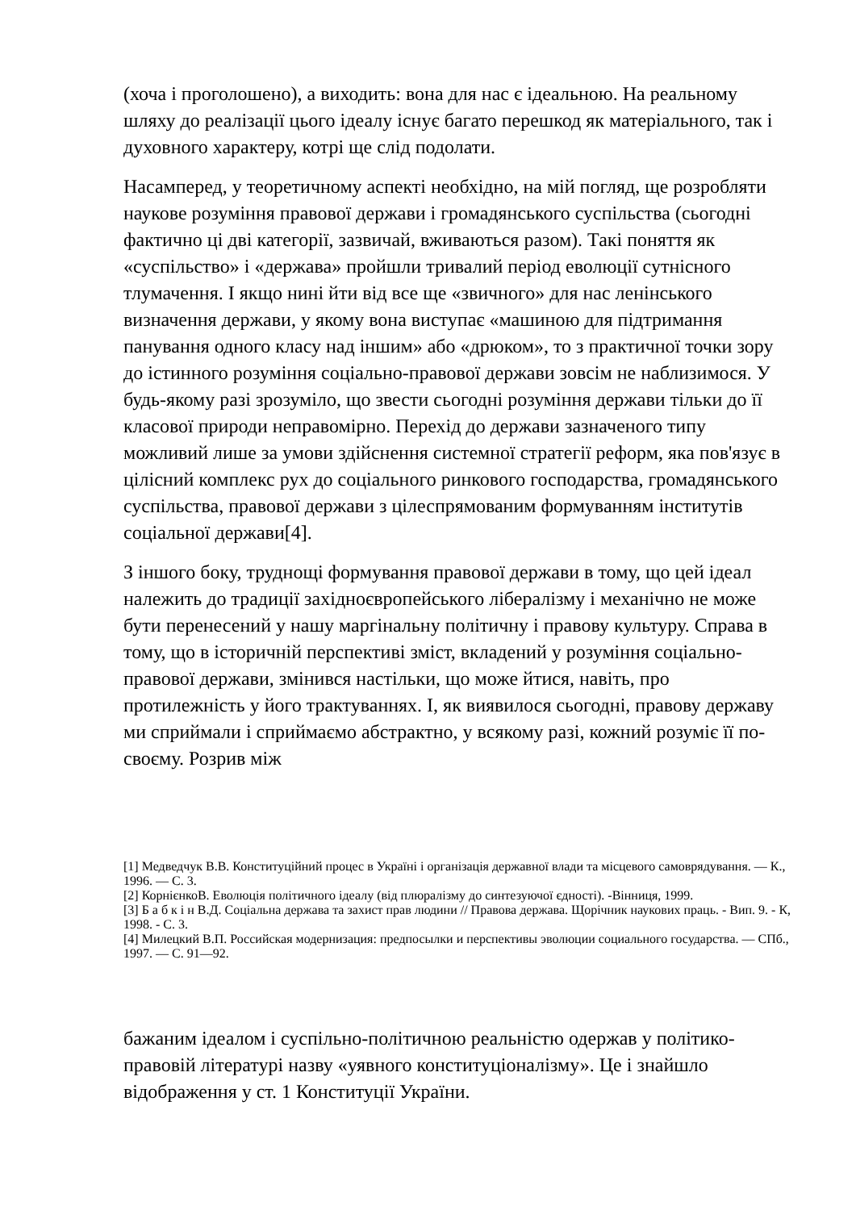(хоча і проголошено), а виходить: вона для нас є ідеальною. На реальному шляху до реалізації цього ідеалу існує багато перешкод як матеріального, так і духовного характеру, котрі ще слід подолати.
Насамперед, у теоретичному аспекті необхідно, на мій погляд, ще розробляти наукове розуміння правової держави і громадянського суспільства (сьогодні фактично ці дві категорії, зазвичай, вживаються разом). Такі поняття як «суспільство» і «держава» пройшли тривалий період еволюції сутнісного тлумачення. І якщо нині йти від все ще «звичного» для нас ленінського визначення держави, у якому вона виступає «машиною для підтримання панування одного класу над іншим» або «дрюком», то з практичної точки зору до істинного розуміння соціально-правової держави зовсім не наблизимося. У будь-якому разі зрозуміло, що звести сьогодні розуміння держави тільки до її класової природи неправомірно. Перехід до держави зазначеного типу можливий лише за умови здійснення системної стратегії реформ, яка пов'язує в цілісний комплекс рух до соціального ринкового господарства, громадянського суспільства, правової держави з цілеспрямованим формуванням інститутів соціальної держави[4].
З іншого боку, труднощі формування правової держави в тому, що цей ідеал належить до традиції західноєвропейського лібералізму і механічно не може бути перенесений у нашу маргінальну політичну і правову культуру. Справа в тому, що в історичній перспективі зміст, вкладений у розуміння соціально-правової держави, змінився настільки, що може йтися, навіть, про протилежність у його трактуваннях. І, як виявилося сьогодні, правову державу ми сприймали і сприймаємо абстрактно, у всякому разі, кожний розуміє її по-своєму. Розрив між
[1] Медведчук В.В. Конституційний процес в Україні і організація державної влади та місцевого самоврядування. — К., 1996. — С. 3.
[2] КорнієнкоВ. Еволюція політичного ідеалу (від плюралізму до синтезуючої єдності). -Вінниця, 1999.
[3] Б а б к і н В.Д. Соціальна держава та захист прав людини // Правова держава. Щорічник наукових праць. - Вип. 9. - К, 1998. - С. 3.
[4] Милецкий В.П. Российская модернизация: предпосылки и перспективы эволюции социального государства. — СПб., 1997. — С. 91—92.
бажаним ідеалом і суспільно-політичною реальністю одержав у політико-правовій літературі назву «уявного конституціоналізму». Це і знайшло відображення у ст. 1 Конституції України.